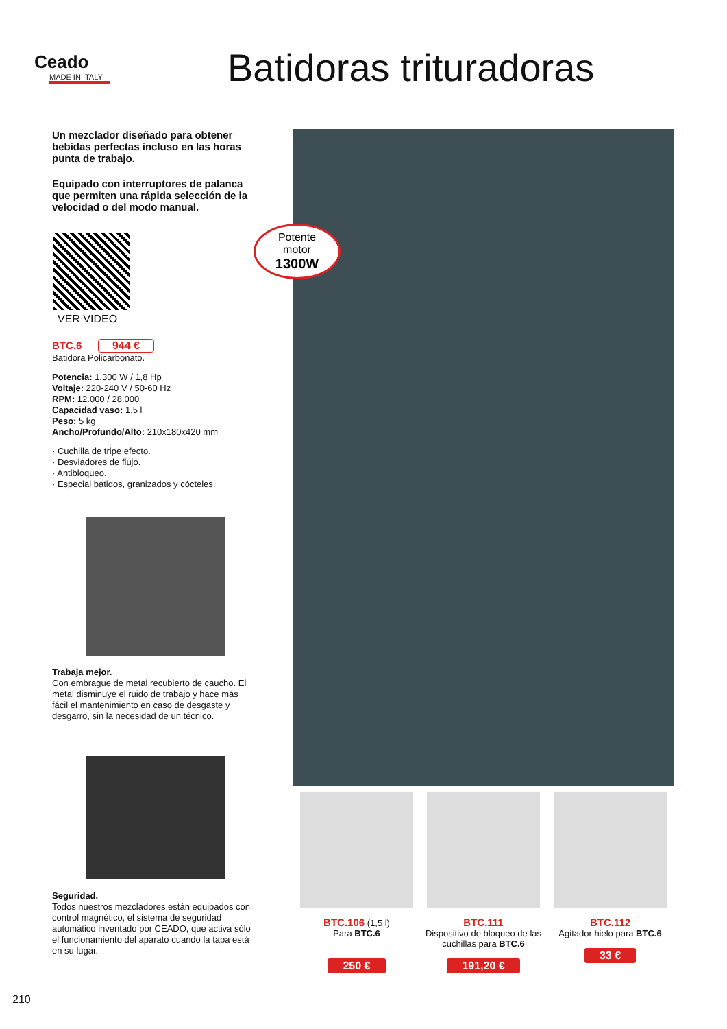Ceado
MADE IN ITALY
Batidoras trituradoras
Un mezclador diseñado para obtener bebidas perfectas incluso en las horas punta de trabajo.
Equipado con interruptores de palanca que permiten una rápida selección de la velocidad o del modo manual.
VER VIDEO
BTC.6 944 €
Batidora Policarbonato.
Potencia: 1.300 W / 1,8 Hp
Voltaje: 220-240 V / 50-60 Hz
RPM: 12.000 / 28.000
Capacidad vaso: 1,5 l
Peso: 5 kg
Ancho/Profundo/Alto: 210x180x420 mm
· Cuchilla de tripe efecto.
· Desviadores de flujo.
· Antibloqueo.
· Especial batidos, granizados y cócteles.
Trabaja mejor.
Con embrague de metal recubierto de caucho. El metal disminuye el ruido de trabajo y hace más fácil el mantenimiento en caso de desgaste y desgarro, sin la necesidad de un técnico.
Seguridad.
Todos nuestros mezcladores están equipados con control magnético, el sistema de seguridad automático inventado por CEADO, que activa sólo el funcionamiento del aparato cuando la tapa está en su lugar.
Potente
motor
1300W
BTC.106 (1,5 l)
Para BTC.6
250 €
BTC.111
Dispositivo de bloqueo de las cuchillas para BTC.6
191,20 €
BTC.112
Agitador hielo para BTC.6
33 €
210